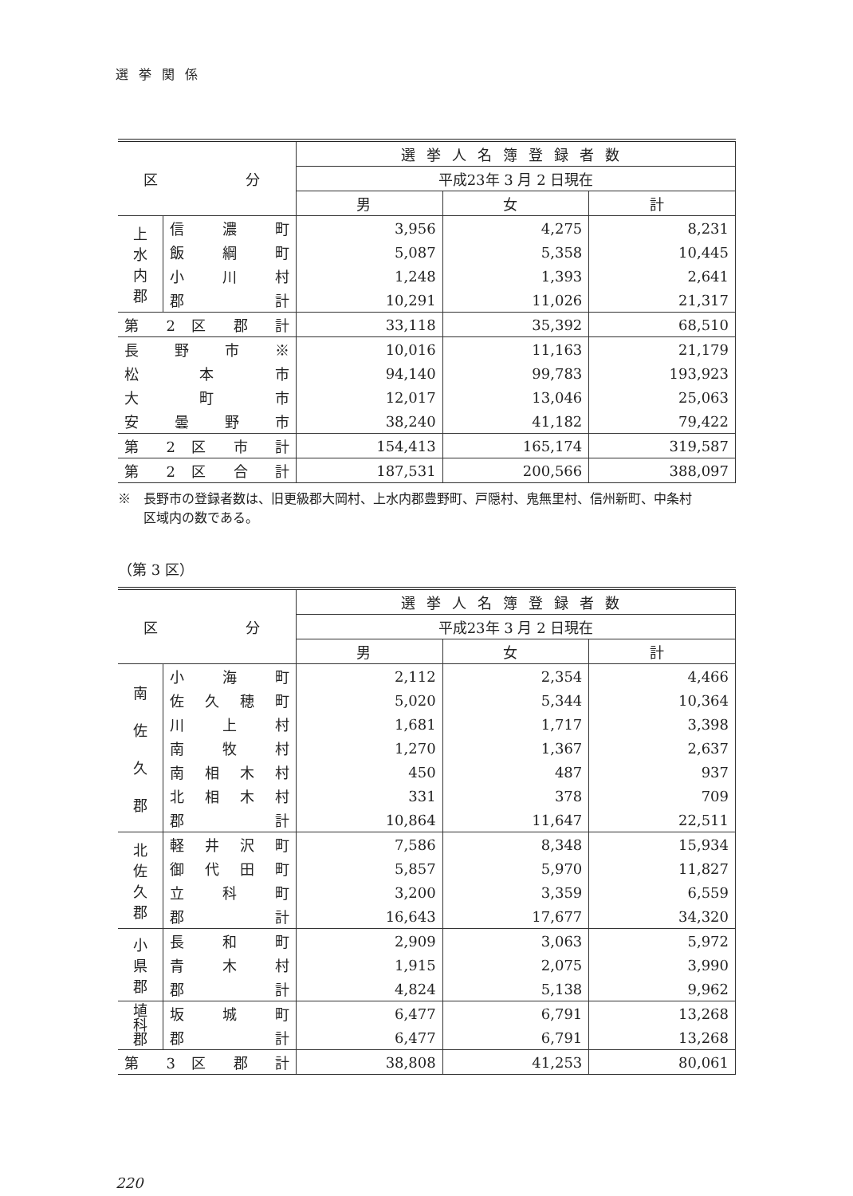選 挙 関 係
| 区 分 | | 選挙人名簿登録者数 | | |
| --- | --- | --- | --- | --- |
| | | 平成23年 3 月 2 日現在 | | |
| | | 男 | 女 | 計 |
| 上 水 内 郡 | 信 濃 町 | 3,956 | 4,275 | 8,231 |
| | 飯 綱 町 | 5,087 | 5,358 | 10,445 |
| | 小 川 村 | 1,248 | 1,393 | 2,641 |
| | 郡 計 | 10,291 | 11,026 | 21,317 |
| 第 2 区 郡 計 | | 33,118 | 35,392 | 68,510 |
| 長 野 市 ※ | | 10,016 | 11,163 | 21,179 |
| 松 本 市 | | 94,140 | 99,783 | 193,923 |
| 大 町 市 | | 12,017 | 13,046 | 25,063 |
| 安 曇 野 市 | | 38,240 | 41,182 | 79,422 |
| 第 2 区 市 計 | | 154,413 | 165,174 | 319,587 |
| 第 2 区 合 計 | | 187,531 | 200,566 | 388,097 |
※　長野市の登録者数は、旧更級郡大岡村、上水内郡豊野町、戸隠村、鬼無里村、信州新町、中条村
　　区域内の数である。
（第 3 区）
| 区 分 | | 選挙人名簿登録者数 | | |
| --- | --- | --- | --- | --- |
| | | 平成23年 3 月 2 日現在 | | |
| | | 男 | 女 | 計 |
| 南 佐 久 郡 | 小 海 町 | 2,112 | 2,354 | 4,466 |
| | 佐 久 穂 町 | 5,020 | 5,344 | 10,364 |
| | 川 上 村 | 1,681 | 1,717 | 3,398 |
| | 南 牧 村 | 1,270 | 1,367 | 2,637 |
| | 南 相 木 村 | 450 | 487 | 937 |
| | 北 相 木 村 | 331 | 378 | 709 |
| | 郡 計 | 10,864 | 11,647 | 22,511 |
| 北 佐 久 郡 | 軽 井 沢 町 | 7,586 | 8,348 | 15,934 |
| | 御 代 田 町 | 5,857 | 5,970 | 11,827 |
| | 立 科 町 | 3,200 | 3,359 | 6,559 |
| | 郡 計 | 16,643 | 17,677 | 34,320 |
| 小 県 郡 | 長 和 町 | 2,909 | 3,063 | 5,972 |
| | 青 木 村 | 1,915 | 2,075 | 3,990 |
| | 郡 計 | 4,824 | 5,138 | 9,962 |
| 埴 科 郡 | 坂 城 町 | 6,477 | 6,791 | 13,268 |
| | 郡 計 | 6,477 | 6,791 | 13,268 |
| 第 3 区 郡 計 | | 38,808 | 41,253 | 80,061 |
220